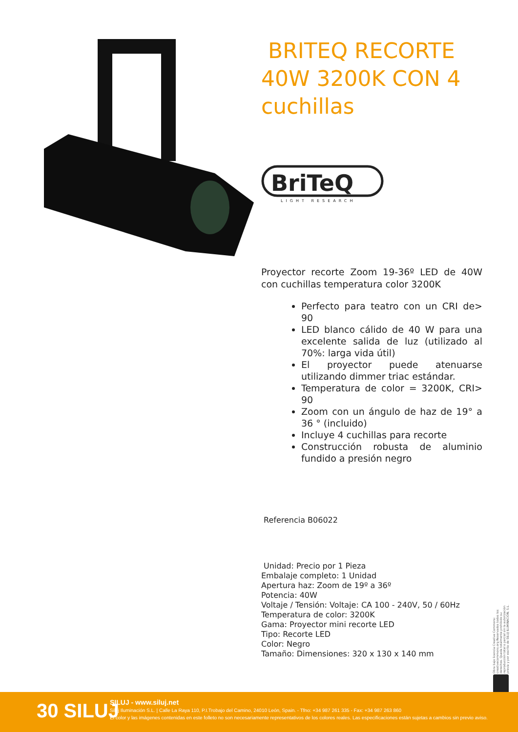BRITEQ RECORTE 40W 3200K CON 4 cuchillas
BriTeQ
LIGHT RESEARCH
Proyector recorte Zoom 19-36º LED de 40W con cuchillas temperatura color 3200K
Perfecto para teatro con un CRI de> 90
LED blanco cálido de 40 W para una excelente salida de luz (utilizado al 70%: larga vida útil)
El proyector puede atenuarse utilizando dimmer triac estándar.
Temperatura de color = 3200K, CRI> 90
Zoom con un ángulo de haz de 19° a 36 ° (incluido)
Incluye 4 cuchillas para recorte
Construcción robusta de aluminio fundido a presión negro
Referencia B06022
Unidad: Precio por 1 Pieza
Embalaje completo: 1 Unidad
Apertura haz: Zoom de 19º a 36º
Potencia: 40W
Voltaje / Tensión: Voltaje: CA 100 - 240V, 50 / 60Hz
Temperatura de color: 3200K
Gama: Proyector mini recorte LED
Tipo: Recorte LED
Color: Negro
Tamaño: Dimensiones: 320 x 130 x 140 mm
Obra bajo licencia Creative Commons: creativecommons.org Reservados todos los derechos. Queda totalmente prohibido su reproducción total o parcial sin la autorización previa y por escrito de SILUJ ILUMINACIÓN, S.L.
30 SILUJ
SILUJ - www.siluj.net
Siluj Iluminación S.L. | Calle La Raya 110, P.I.Trobajo del Camino, 24010 León, Spain. - Tfno: +34 987 261 335 - Fax: +34 987 263 860
El color y las imágenes contenidas en este folleto no son necesariamente representativos de los colores reales. Las especificaciones están sujetas a cambios sin previo aviso.